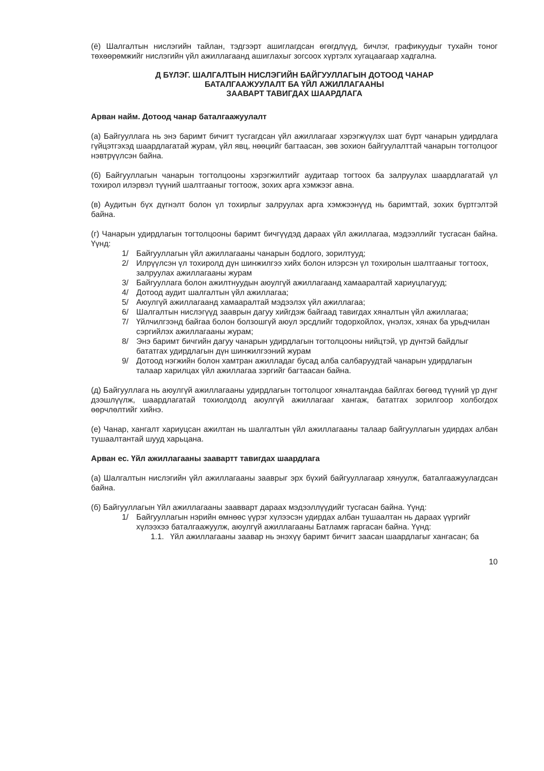(ё) Шалгалтын нислэгийн тайлан, тэдгээрт ашиглагдсан өгөгдлүүд, бичлэг, графикуудыг тухайн тоног төхөөрөмжийг нислэгийн үйл ажиллагаанд ашиглахыг зогсоох хүртэлх хугацаагаар хадгална.
Д БҮЛЭГ. ШАЛГАЛТЫН НИСЛЭГИЙН БАЙГУУЛЛАГЫН ДОТООД ЧАНАР
БАТАЛГААЖУУЛАЛТ БА ҮЙЛ АЖИЛЛАГААНЫ
ЗААВАРТ ТАВИГДАХ ШААРДЛАГА
Арван найм. Дотоод чанар баталгаажуулалт
(а) Байгууллага нь энэ баримт бичигт тусгагдсан үйл ажиллагааг хэрэгжүүлэх шат бүрт чанарын удирдлага гүйцэтгэхэд шаардлагатай журам, үйл явц, нөөцийг багтаасан, зөв зохион байгуулалттай чанарын тогтолцоог нэвтрүүлсэн байна.
(б) Байгууллагын чанарын тогтолцооны хэрэгжилтийг аудитаар тогтоох ба залруулах шаардлагатай үл тохирол илэрвэл түүний шалтгааныг тогтоож, зохих арга хэмжээг авна.
(в) Аудитын бүх дүгнэлт болон үл тохирлыг залруулах арга хэмжээнүүд нь баримттай, зохих бүртгэлтэй байна.
(г) Чанарын удирдлагын тогтолцооны баримт бичгүүдэд дараах үйл ажиллагаа, мэдээллийг тусгасан байна. Үүнд:
1/ Байгууллагын үйл ажиллагааны чанарын бодлого, зорилтууд;
2/ Илрүүлсэн үл тохиролд дүн шинжилгээ хийх болон илэрсэн үл тохиролын шалтгааныг тогтоох, залруулах ажиллагааны журам
3/ Байгууллага болон ажилтнуудын аюулгүй ажиллагаанд хамааралтай хариуцлагууд;
4/ Дотоод аудит шалгалтын үйл ажиллагаа;
5/ Аюулгүй ажиллагаанд хамааралтай мэдээлэх үйл ажиллагаа;
6/ Шалгалтын нислэгүүд зааврын дагуу хийгдэж байгаад тавигдах хяналтын үйл ажиллагаа;
7/ Үйлчилгээнд байгаа болон болзошгүй аюул эрсдлийг тодорхойлох, үнэлэх, хянах ба урьдчилан сэргийлэх ажиллагааны журам;
8/ Энэ баримт бичгийн дагуу чанарын удирдлагын тогтолцооны нийцтэй, үр дүнтэй байдлыг бататгах удирдлагын дүн шинжилгээний журам
9/ Дотоод нэгжийн болон хамтран ажилладаг бусад алба салбаруудтай чанарын удирдлагын талаар харилцах үйл ажиллагаа зэргийг багтаасан байна.
(д) Байгууллага нь аюулгүй ажиллагааны удирдлагын тогтолцоог хяналтандаа байлгах бөгөөд түүний үр дүнг дээшлүүлж, шаардлагатай тохиолдолд аюулгүй ажиллагааг хангаж, бататгах зорилгоор холбогдох өөрчлөлтийг хийнэ.
(е) Чанар, хангалт хариуцсан ажилтан нь шалгалтын үйл ажиллагааны талаар байгууллагын удирдах албан тушаалтантай шууд харьцана.
Арван ес. Үйл ажиллагааны заавартт тавигдах шаардлага
(а) Шалгалтын нислэгийн үйл ажиллагааны зааврыг эрх бүхий байгууллагаар хянуулж, баталгаажуулагдсан байна.
(б) Байгууллагын Үйл ажиллагааны заавварт дараах мэдээллүүдийг тусгасан байна. Үүнд:
1/ Байгууллагын нэрийн өмнөөс үүрэг хүлээсэн удирдах албан тушаалтан нь дараах үүргийг хүлээхээ баталгаажуулж, аюулгүй ажиллагааны Батламж гаргасан байна. Үүнд:
1.1. Үйл ажиллагааны заавар нь энэхүү баримт бичигт заасан шаардлагыг хангасан; ба
10